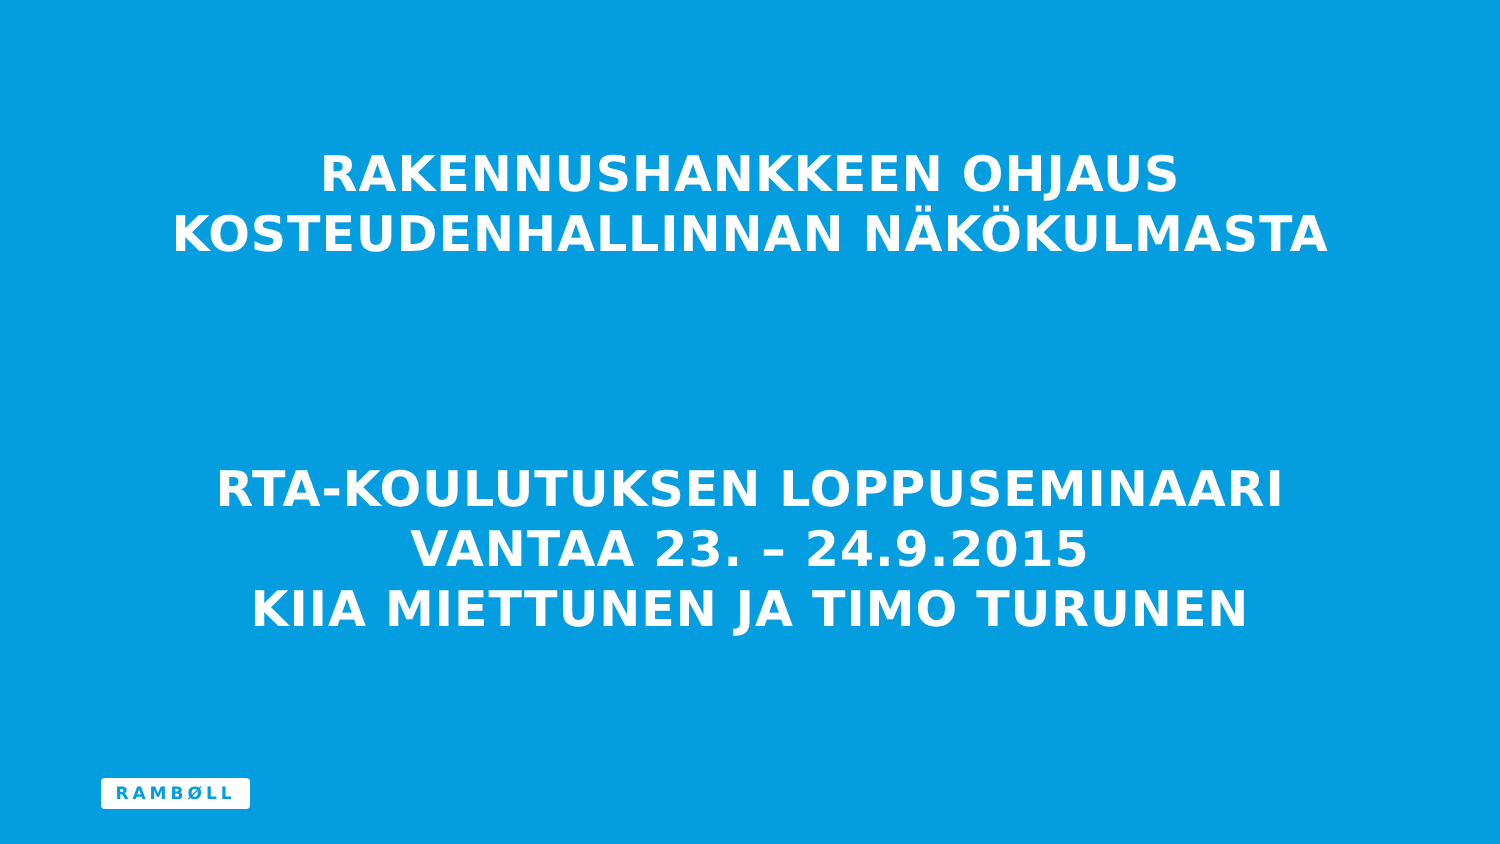RAKENNUSHANKKEEN OHJAUS
KOSTEUDENHALLINNAN NÄKÖKULMASTA
RTA-KOULUTUKSEN LOPPUSEMINAARI
VANTAA 23. – 24.9.2015
KIIA MIETTUNEN JA TIMO TURUNEN
RAMBØLL